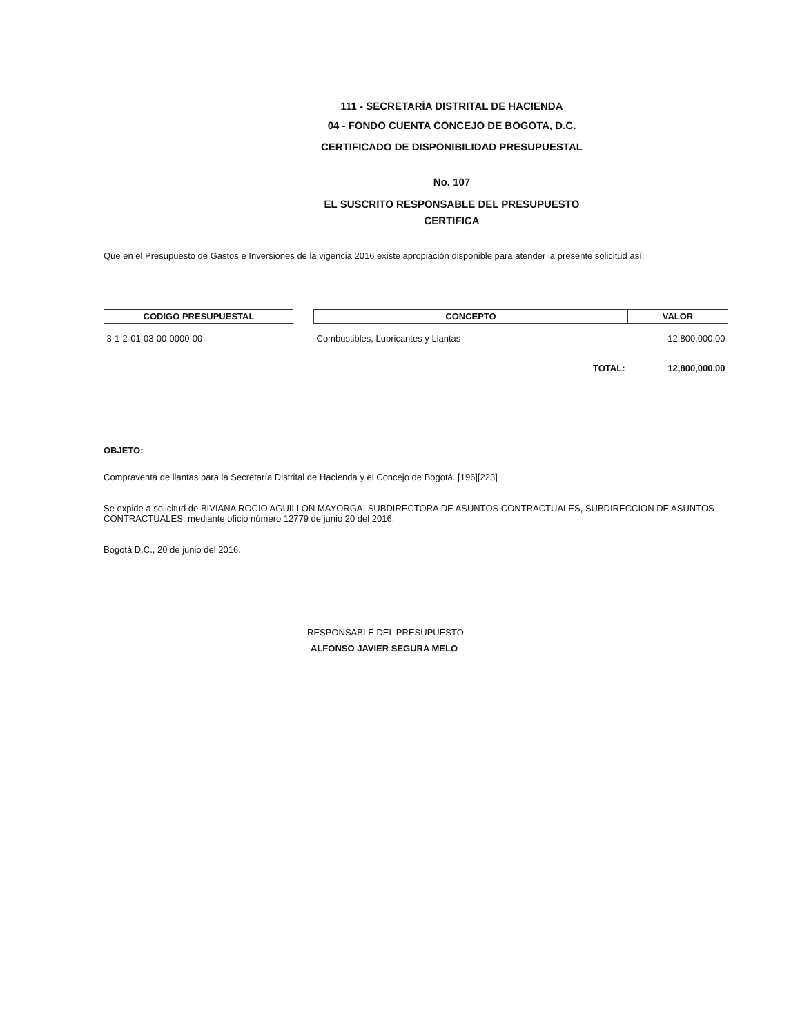111 - SECRETARÍA DISTRITAL DE HACIENDA
04 - FONDO CUENTA CONCEJO DE BOGOTA, D.C.
CERTIFICADO DE DISPONIBILIDAD PRESUPUESTAL
No. 107
EL SUSCRITO RESPONSABLE DEL PRESUPUESTO
CERTIFICA
Que en el Presupuesto de Gastos e Inversiones de la vigencia 2016 existe apropiación disponible para atender la presente solicitud así:
| CODIGO PRESUPUESTAL | | CONCEPTO | VALOR |
| --- | --- | --- | --- |
| 3-1-2-01-03-00-0000-00 | | Combustibles, Lubricantes y Llantas | 12,800,000.00 |
| | | TOTAL: | 12,800,000.00 |
OBJETO:
Compraventa de llantas para la Secretaría Distrital de Hacienda y el Concejo de Bogotá. [196][223]
Se expide a solicitud de BIVIANA ROCIO AGUILLON MAYORGA, SUBDIRECTORA DE ASUNTOS CONTRACTUALES, SUBDIRECCION DE ASUNTOS CONTRACTUALES, mediante oficio número 12779 de junio 20 del 2016.
Bogotá D.C., 20 de junio del 2016.
RESPONSABLE DEL PRESUPUESTO
ALFONSO JAVIER SEGURA MELO